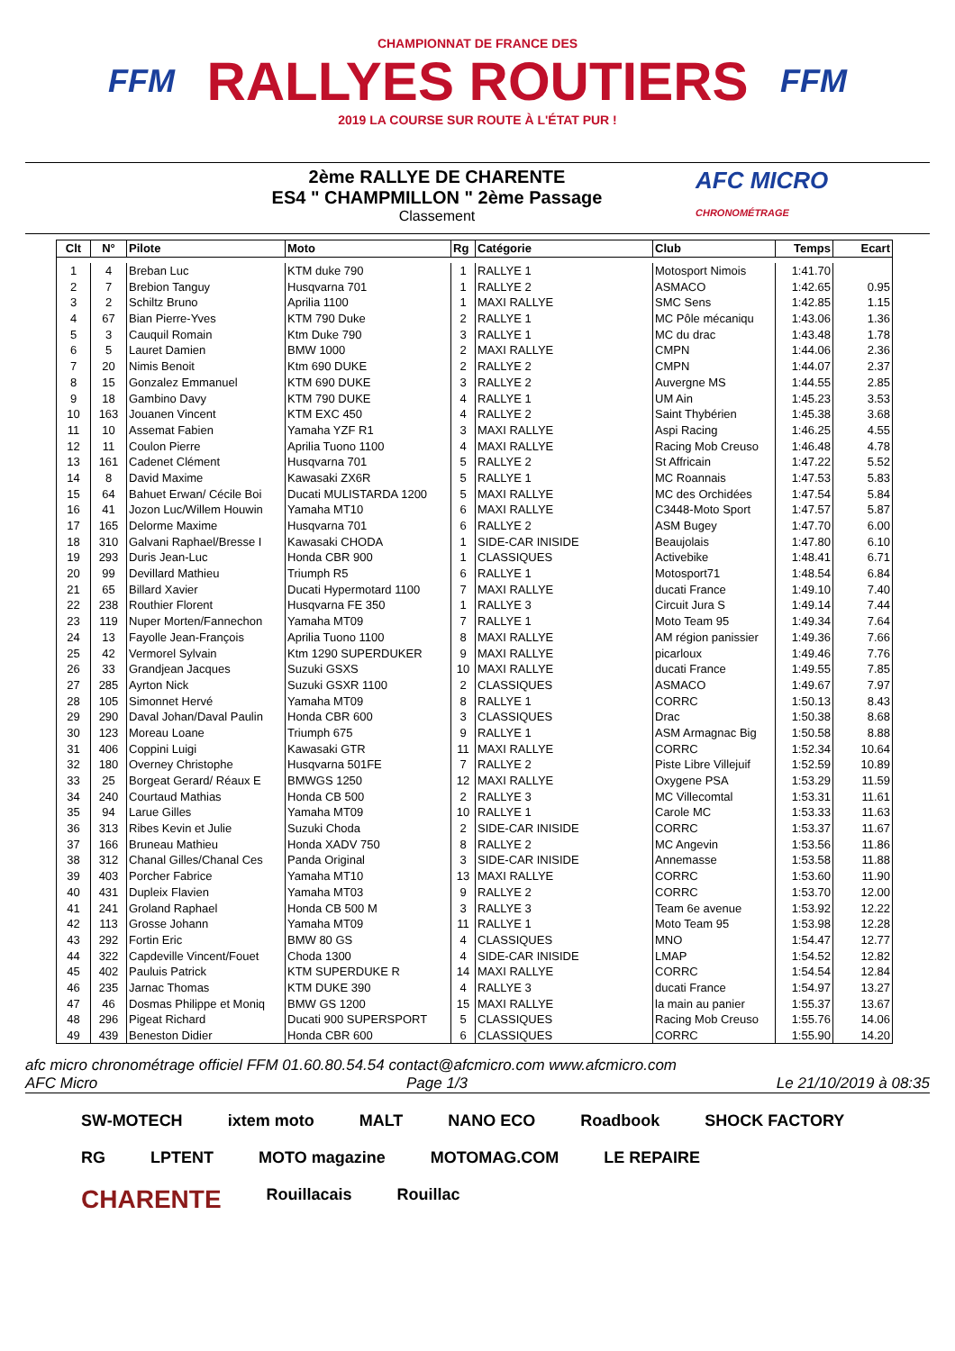FFM
CHAMPIONNAT DE FRANCE DES
RALLYES ROUTIERS
2019 LA COURSE SUR ROUTE À L'ÉTAT PUR !
FFM
2ème RALLYE DE CHARENTE
ES4 " CHAMPMILLON " 2ème Passage
Classement
AFC MICRO
CHRONOMÉTRAGE
| Clt | N° | Pilote | Moto | Rg | Catégorie | Club | Temps | Ecart |
| --- | --- | --- | --- | --- | --- | --- | --- | --- |
| 1 | 4 | Breban Luc | KTM duke 790 | 1 | RALLYE 1 | Motosport Nimois | 1:41.70 | |
| 2 | 7 | Brebion Tanguy | Husqvarna 701 | 1 | RALLYE 2 | ASMACO | 1:42.65 | 0.95 |
| 3 | 2 | Schiltz Bruno | Aprilia 1100 | 1 | MAXI RALLYE | SMC Sens | 1:42.85 | 1.15 |
| 4 | 67 | Bian Pierre-Yves | KTM 790 Duke | 2 | RALLYE 1 | MC Pôle mécaniqu | 1:43.06 | 1.36 |
| 5 | 3 | Cauquil Romain | Ktm Duke 790 | 3 | RALLYE 1 | MC du drac | 1:43.48 | 1.78 |
| 6 | 5 | Lauret Damien | BMW 1000 | 2 | MAXI RALLYE | CMPN | 1:44.06 | 2.36 |
| 7 | 20 | Nimis Benoit | Ktm 690 DUKE | 2 | RALLYE 2 | CMPN | 1:44.07 | 2.37 |
| 8 | 15 | Gonzalez Emmanuel | KTM 690 DUKE | 3 | RALLYE 2 | Auvergne MS | 1:44.55 | 2.85 |
| 9 | 18 | Gambino Davy | KTM 790 DUKE | 4 | RALLYE 1 | UM Ain | 1:45.23 | 3.53 |
| 10 | 163 | Jouanen Vincent | KTM EXC 450 | 4 | RALLYE 2 | Saint Thybérien | 1:45.38 | 3.68 |
| 11 | 10 | Assemat Fabien | Yamaha YZF R1 | 3 | MAXI RALLYE | Aspi Racing | 1:46.25 | 4.55 |
| 12 | 11 | Coulon Pierre | Aprilia Tuono 1100 | 4 | MAXI RALLYE | Racing Mob Creuso | 1:46.48 | 4.78 |
| 13 | 161 | Cadenet Clément | Husqvarna 701 | 5 | RALLYE 2 | St Affricain | 1:47.22 | 5.52 |
| 14 | 8 | David Maxime | Kawasaki ZX6R | 5 | RALLYE 1 | MC Roannais | 1:47.53 | 5.83 |
| 15 | 64 | Bahuet Erwan/ Cécile Boi | Ducati MULISTARDA 1200 | 5 | MAXI RALLYE | MC des Orchidées | 1:47.54 | 5.84 |
| 16 | 41 | Jozon Luc/Willem Houwin | Yamaha MT10 | 6 | MAXI RALLYE | C3448-Moto Sport | 1:47.57 | 5.87 |
| 17 | 165 | Delorme Maxime | Husqvarna 701 | 6 | RALLYE 2 | ASM Bugey | 1:47.70 | 6.00 |
| 18 | 310 | Galvani Raphael/Bresse I | Kawasaki CHODA | 1 | SIDE-CAR INISIDE | Beaujolais | 1:47.80 | 6.10 |
| 19 | 293 | Duris Jean-Luc | Honda CBR 900 | 1 | CLASSIQUES | Activebike | 1:48.41 | 6.71 |
| 20 | 99 | Devillard Mathieu | Triumph R5 | 6 | RALLYE 1 | Motosport71 | 1:48.54 | 6.84 |
| 21 | 65 | Billard Xavier | Ducati Hypermotard 1100 | 7 | MAXI RALLYE | ducati France | 1:49.10 | 7.40 |
| 22 | 238 | Routhier Florent | Husqvarna FE 350 | 1 | RALLYE 3 | Circuit Jura S | 1:49.14 | 7.44 |
| 23 | 119 | Nuper Morten/Fannechon | Yamaha MT09 | 7 | RALLYE 1 | Moto Team 95 | 1:49.34 | 7.64 |
| 24 | 13 | Fayolle Jean-François | Aprilia Tuono 1100 | 8 | MAXI RALLYE | AM région panissier | 1:49.36 | 7.66 |
| 25 | 42 | Vermorel Sylvain | Ktm 1290 SUPERDUKER | 9 | MAXI RALLYE | picarloux | 1:49.46 | 7.76 |
| 26 | 33 | Grandjean Jacques | Suzuki GSXS | 10 | MAXI RALLYE | ducati France | 1:49.55 | 7.85 |
| 27 | 285 | Ayrton Nick | Suzuki GSXR 1100 | 2 | CLASSIQUES | ASMACO | 1:49.67 | 7.97 |
| 28 | 105 | Simonnet Hervé | Yamaha MT09 | 8 | RALLYE 1 | CORRC | 1:50.13 | 8.43 |
| 29 | 290 | Daval Johan/Daval Paulin | Honda CBR 600 | 3 | CLASSIQUES | Drac | 1:50.38 | 8.68 |
| 30 | 123 | Moreau Loane | Triumph 675 | 9 | RALLYE 1 | ASM Armagnac Big | 1:50.58 | 8.88 |
| 31 | 406 | Coppini Luigi | Kawasaki GTR | 11 | MAXI RALLYE | CORRC | 1:52.34 | 10.64 |
| 32 | 180 | Overney Christophe | Husqvarna 501FE | 7 | RALLYE 2 | Piste Libre Villejuif | 1:52.59 | 10.89 |
| 33 | 25 | Borgeat Gerard/ Réaux E | BMWGS 1250 | 12 | MAXI RALLYE | Oxygene PSA | 1:53.29 | 11.59 |
| 34 | 240 | Courtaud Mathias | Honda CB 500 | 2 | RALLYE 3 | MC Villecomtal | 1:53.31 | 11.61 |
| 35 | 94 | Larue Gilles | Yamaha MT09 | 10 | RALLYE 1 | Carole MC | 1:53.33 | 11.63 |
| 36 | 313 | Ribes Kevin et Julie | Suzuki Choda | 2 | SIDE-CAR INISIDE | CORRC | 1:53.37 | 11.67 |
| 37 | 166 | Bruneau Mathieu | Honda XADV 750 | 8 | RALLYE 2 | MC Angevin | 1:53.56 | 11.86 |
| 38 | 312 | Chanal Gilles/Chanal Ces | Panda Original | 3 | SIDE-CAR INISIDE | Annemasse | 1:53.58 | 11.88 |
| 39 | 403 | Porcher Fabrice | Yamaha MT10 | 13 | MAXI RALLYE | CORRC | 1:53.60 | 11.90 |
| 40 | 431 | Dupleix Flavien | Yamaha MT03 | 9 | RALLYE 2 | CORRC | 1:53.70 | 12.00 |
| 41 | 241 | Groland Raphael | Honda CB 500 M | 3 | RALLYE 3 | Team 6e avenue | 1:53.92 | 12.22 |
| 42 | 113 | Grosse Johann | Yamaha MT09 | 11 | RALLYE 1 | Moto Team 95 | 1:53.98 | 12.28 |
| 43 | 292 | Fortin Eric | BMW 80 GS | 4 | CLASSIQUES | MNO | 1:54.47 | 12.77 |
| 44 | 322 | Capdeville Vincent/Fouet | Choda 1300 | 4 | SIDE-CAR INISIDE | LMAP | 1:54.52 | 12.82 |
| 45 | 402 | Pauluis Patrick | KTM SUPERDUKE R | 14 | MAXI RALLYE | CORRC | 1:54.54 | 12.84 |
| 46 | 235 | Jarnac Thomas | KTM DUKE 390 | 4 | RALLYE 3 | ducati France | 1:54.97 | 13.27 |
| 47 | 46 | Dosmas Philippe et Moniq | BMW GS 1200 | 15 | MAXI RALLYE | la main au panier | 1:55.37 | 13.67 |
| 48 | 296 | Pigeat Richard | Ducati 900 SUPERSPORT | 5 | CLASSIQUES | Racing Mob Creuso | 1:55.76 | 14.06 |
| 49 | 439 | Beneston Didier | Honda CBR 600 | 6 | CLASSIQUES | CORRC | 1:55.90 | 14.20 |
afc micro chronométrage officiel FFM 01.60.80.54.54 contact@afcmicro.com www.afcmicro.com
AFC Micro Page 1/3 Le 21/10/2019 à 08:35
SW-MOTECH ixtem moto MALT NANO ECO Roadbook SHOCK FACTORY RG LPTENT MOTO magazine MOTOMAG.COM LE REPAIRE CHARENTE Rouillacais Rouillac